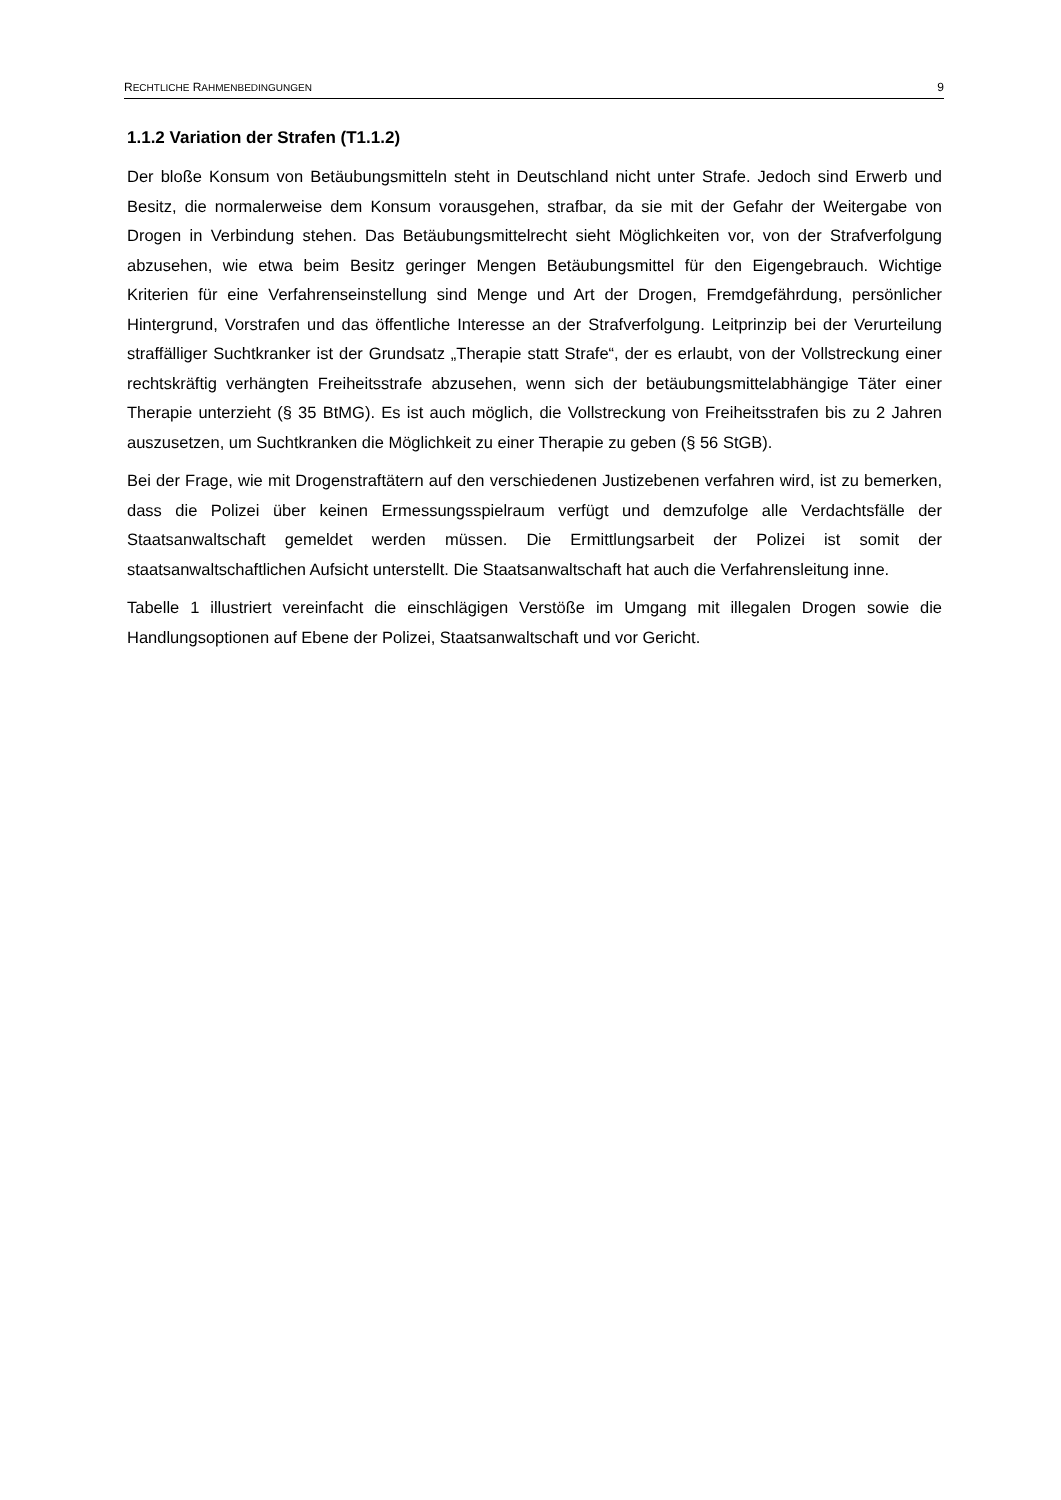RECHTLICHE RAHMENBEDINGUNGEN 9
1.1.2 Variation der Strafen (T1.1.2)
Der bloße Konsum von Betäubungsmitteln steht in Deutschland nicht unter Strafe. Jedoch sind Erwerb und Besitz, die normalerweise dem Konsum vorausgehen, strafbar, da sie mit der Gefahr der Weitergabe von Drogen in Verbindung stehen. Das Betäubungsmittelrecht sieht Möglichkeiten vor, von der Strafverfolgung abzusehen, wie etwa beim Besitz geringer Mengen Betäubungsmittel für den Eigengebrauch. Wichtige Kriterien für eine Verfahrenseinstellung sind Menge und Art der Drogen, Fremdgefährdung, persönlicher Hintergrund, Vorstrafen und das öffentliche Interesse an der Strafverfolgung. Leitprinzip bei der Verurteilung straffälliger Suchtkranker ist der Grundsatz „Therapie statt Strafe“, der es erlaubt, von der Vollstreckung einer rechtskräftig verhängten Freiheitsstrafe abzusehen, wenn sich der betäubungsmittelabhängige Täter einer Therapie unterzieht (§ 35 BtMG). Es ist auch möglich, die Vollstreckung von Freiheitsstrafen bis zu 2 Jahren auszusetzen, um Suchtkranken die Möglichkeit zu einer Therapie zu geben (§ 56 StGB).
Bei der Frage, wie mit Drogenstraftätern auf den verschiedenen Justizebenen verfahren wird, ist zu bemerken, dass die Polizei über keinen Ermessungsspielraum verfügt und demzufolge alle Verdachtsfälle der Staatsanwaltschaft gemeldet werden müssen. Die Ermittlungsarbeit der Polizei ist somit der staatsanwaltschaftlichen Aufsicht unterstellt. Die Staatsanwaltschaft hat auch die Verfahrensleitung inne.
Tabelle 1 illustriert vereinfacht die einschlägigen Verstöße im Umgang mit illegalen Drogen sowie die Handlungsoptionen auf Ebene der Polizei, Staatsanwaltschaft und vor Gericht.